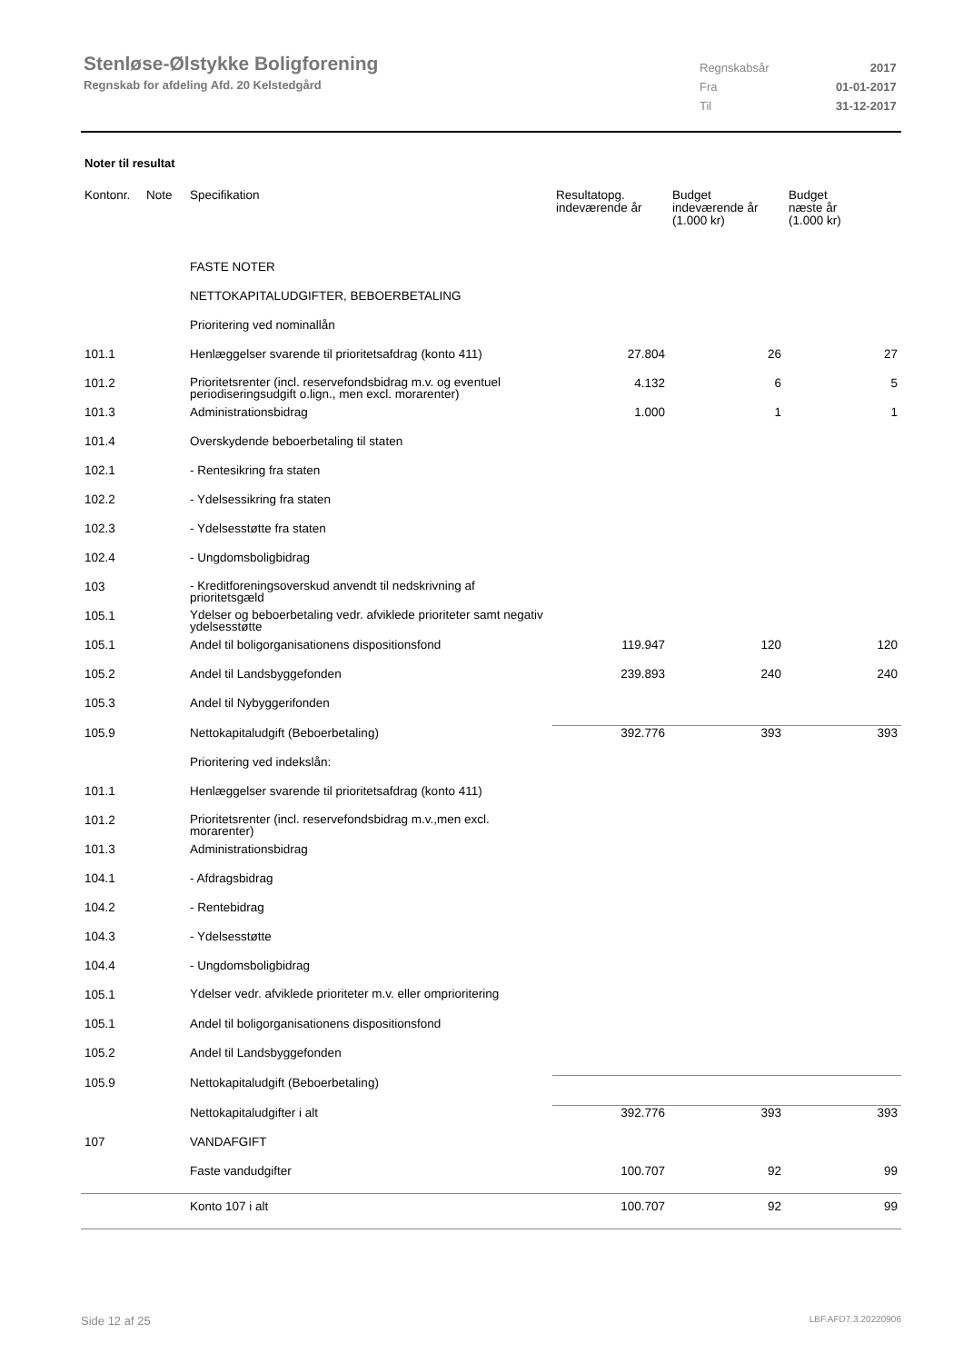Stenløse-Ølstykke Boligforening
Regnskab for afdeling Afd. 20 Kelstedgård
| Regnskabsår | 2017 |
| Fra | 01-01-2017 |
| Til | 31-12-2017 |
Noter til resultat
| Kontonr. | Note | Specifikation | Resultatopg. indeværende år | Budget indeværende år (1.000 kr) | Budget næste år (1.000 kr) |
| --- | --- | --- | --- | --- | --- |
| | | FASTE NOTER | | | |
| | | NETTOKAPITALUDGIFTER, BEBOERBETALING | | | |
| | | Prioritering ved nominallån | | | |
| 101.1 | | Henlæggelser svarende til prioritetsafdrag (konto 411) | 27.804 | 26 | 27 |
| 101.2 | | Prioritetsrenter (incl. reservefondsbidrag m.v. og eventuel periodiseringsudgift o.lign., men excl. morarenter) | 4.132 | 6 | 5 |
| 101.3 | | Administrationsbidrag | 1.000 | 1 | 1 |
| 101.4 | | Overskydende beboerbetaling til staten | | | |
| 102.1 | | - Rentesikring fra staten | | | |
| 102.2 | | - Ydelsessikring fra staten | | | |
| 102.3 | | - Ydelsesstøtte fra staten | | | |
| 102.4 | | - Ungdomsboligbidrag | | | |
| 103 | | - Kreditforeningsoverskud anvendt til nedskrivning af prioritetsgæld | | | |
| 105.1 | | Ydelser og beboerbetaling vedr. afviklede prioriteter samt negativ ydelsesstøtte | | | |
| 105.1 | | Andel til boligorganisationens dispositionsfond | 119.947 | 120 | 120 |
| 105.2 | | Andel til Landsbyggefonden | 239.893 | 240 | 240 |
| 105.3 | | Andel til Nybyggerifonden | | | |
| 105.9 | | Nettokapitaludgift (Beboerbetaling) | 392.776 | 393 | 393 |
| | | Prioritering ved indekslån: | | | |
| 101.1 | | Henlæggelser svarende til prioritetsafdrag (konto 411) | | | |
| 101.2 | | Prioritetsrenter (incl. reservefondsbidrag m.v.,men excl. morarenter) | | | |
| 101.3 | | Administrationsbidrag | | | |
| 104.1 | | - Afdragsbidrag | | | |
| 104.2 | | - Rentebidrag | | | |
| 104.3 | | - Ydelsesstøtte | | | |
| 104.4 | | - Ungdomsboligbidrag | | | |
| 105.1 | | Ydelser vedr. afviklede prioriteter m.v. eller omprioritering | | | |
| 105.1 | | Andel til boligorganisationens dispositionsfond | | | |
| 105.2 | | Andel til Landsbyggefonden | | | |
| 105.9 | | Nettokapitaludgift (Beboerbetaling) | | | |
| | | Nettokapitaludgifter i alt | 392.776 | 393 | 393 |
| 107 | | VANDAFGIFT | | | |
| | | Faste vandudgifter | 100.707 | 92 | 99 |
| | | Konto 107 i alt | 100.707 | 92 | 99 |
Side 12 af 25 LBF.AFD7.3.20220906